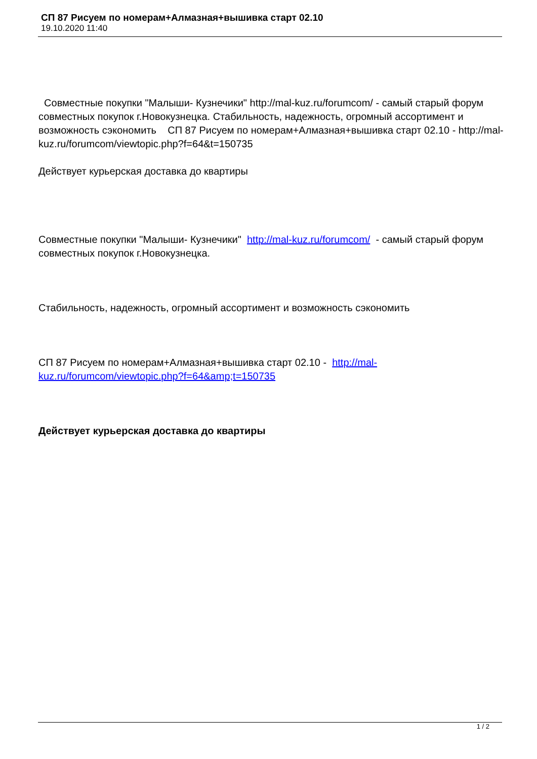СП 87 Рисуем по номерам+Алмазная+вышивка старт 02.10
19.10.2020 11:40
Совместные покупки "Малыши- Кузнечики" http://mal-kuz.ru/forumcom/ - самый старый форум совместных покупок г.Новокузнецка. Стабильность, надежность, огромный ассортимент и возможность сэкономить СП 87 Рисуем по номерам+Алмазная+вышивка старт 02.10 - http://mal-kuz.ru/forumcom/viewtopic.php?f=64&t=150735
Действует курьерская доставка до квартиры
Совместные покупки "Малыши- Кузнечики" http://mal-kuz.ru/forumcom/ - самый старый форум совместных покупок г.Новокузнецка.
Стабильность, надежность, огромный ассортимент и возможность сэкономить
СП 87 Рисуем по номерам+Алмазная+вышивка старт 02.10 - http://mal-kuz.ru/forumcom/viewtopic.php?f=64&amp;t=150735
Действует курьерская доставка до квартиры
1 / 2